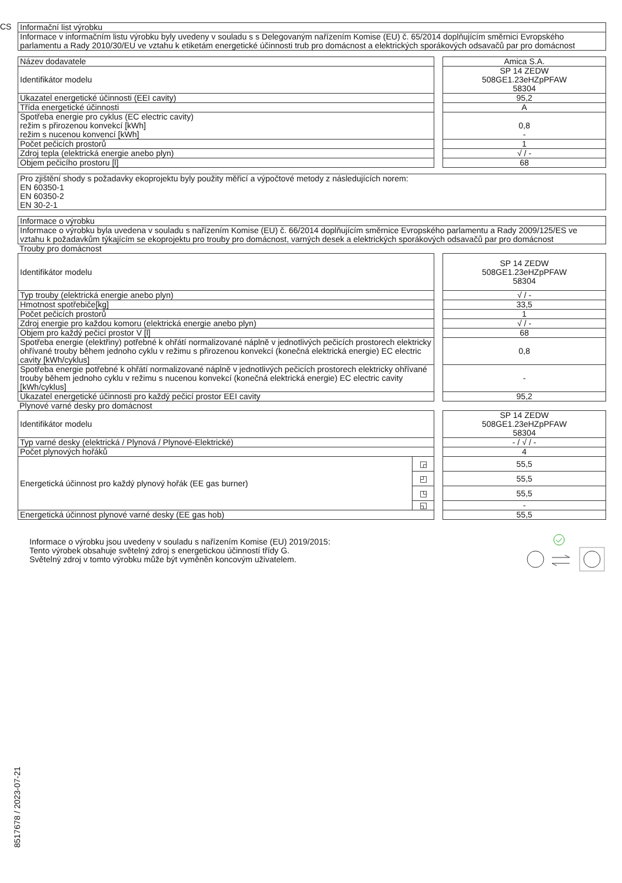CS
| Informační list výrobku |
| Informace v informačním listu výrobku byly uvedeny v souladu s s Delegovaným nařízením Komise (EU) č. 65/2014 doplňujícím směrnici Evropského parlamentu a Rady 2010/30/EU ve vztahu k etiketám energetické účinnosti trub pro domácnost a elektrických sporákových odsavačů par pro domácnost |
| Název dodavatele | | Amica S.A. |
| Identifikátor modelu | | SP 14 ZEDW 508GE1.23eHZpPFAW 58304 |
| Ukazatel energetické účinnosti (EEI cavity) | | 95,2 |
| Třída energetické účinnosti | | A |
| Spotřeba energie pro cyklus (EC electric cavity) režim s přirozenou konvekcí [kWh] režim s nucenou konvencí [kWh] | | 0,8 - |
| Počet pečicích prostorů | | 1 |
| Zdroj tepla (elektrická energie anebo plyn) | | √ / - |
| Objem pečicího prostoru [l] | | 68 |
Pro zjištění shody s požadavky ekoprojektu byly použity měřicí a výpočtové metody z následujících norem:
EN 60350-1
EN 60350-2
EN 30-2-1
| Informace o výrobku |
| Informace o výrobku byla uvedena v souladu s nařízením Komise (EU) č. 66/2014 doplňujícím směrnice Evropského parlamentu a Rady 2009/125/ES ve vztahu k požadavkům týkajícím se ekoprojektu pro trouby pro domácnost, varných desek a elektrických sporákových odsavačů par pro domácnost |
Trouby pro domácnost
| Identifikátor modelu | | SP 14 ZEDW 508GE1.23eHZpPFAW 58304 |
| Typ trouby (elektrická energie anebo plyn) | | √ / - |
| Hmotnost spotřebiče[kg] | | 33,5 |
| Počet pečicích prostorů | | 1 |
| Zdroj energie pro každou komoru (elektrická energie anebo plyn) | | √ / - |
| Objem pro každý pečicí prostor V [l] | | 68 |
| Spotřeba energie (elektřiny) potřebné k ohřátí normalizované náplně v jednotlivých pečicích prostorech elektricky ohřívané trouby během jednoho cyklu v režimu s přirozenou konvekcí (konečná elektrická energie) EC electric cavity [kWh/cyklus] | | 0,8 |
| Spotřeba energie potřebné k ohřátí normalizované náplně v jednotlivých pečicích prostorech elektricky ohřívané trouby během jednoho cyklu v režimu s nucenou konvekcí (konečná elektrická energie) EC electric cavity [kWh/cyklus] | | - |
| Ukazatel energetické účinnosti pro každý pečicí prostor EEI cavity | | 95,2 |
Plynové varné desky pro domácnost
| Identifikátor modelu | | | SP 14 ZEDW 508GE1.23eHZpPFAW 58304 |
| Typ varné desky (elektrická / Plynová / Plynové-Elektrické) | | | - / √ / - |
| Počet plynových hořáků | | | 4 |
| Energetická účinnost pro každý plynový hořák (EE gas burner) | ◲ | | 55,5 |
| | ◰ | | 55,5 |
| | ◳ | | 55,5 |
| | ◱ | | - |
| Energetická účinnost plynové varné desky (EE gas hob) | | | 55,5 |
Informace o výrobku jsou uvedeny v souladu s nařízením Komise (EU) 2019/2015:
Tento výrobek obsahuje světelný zdroj s energetickou účinností třídy G.
Světelný zdroj v tomto výrobku může být vyměněn koncovým uživatelem.
8517678 / 2023-07-21